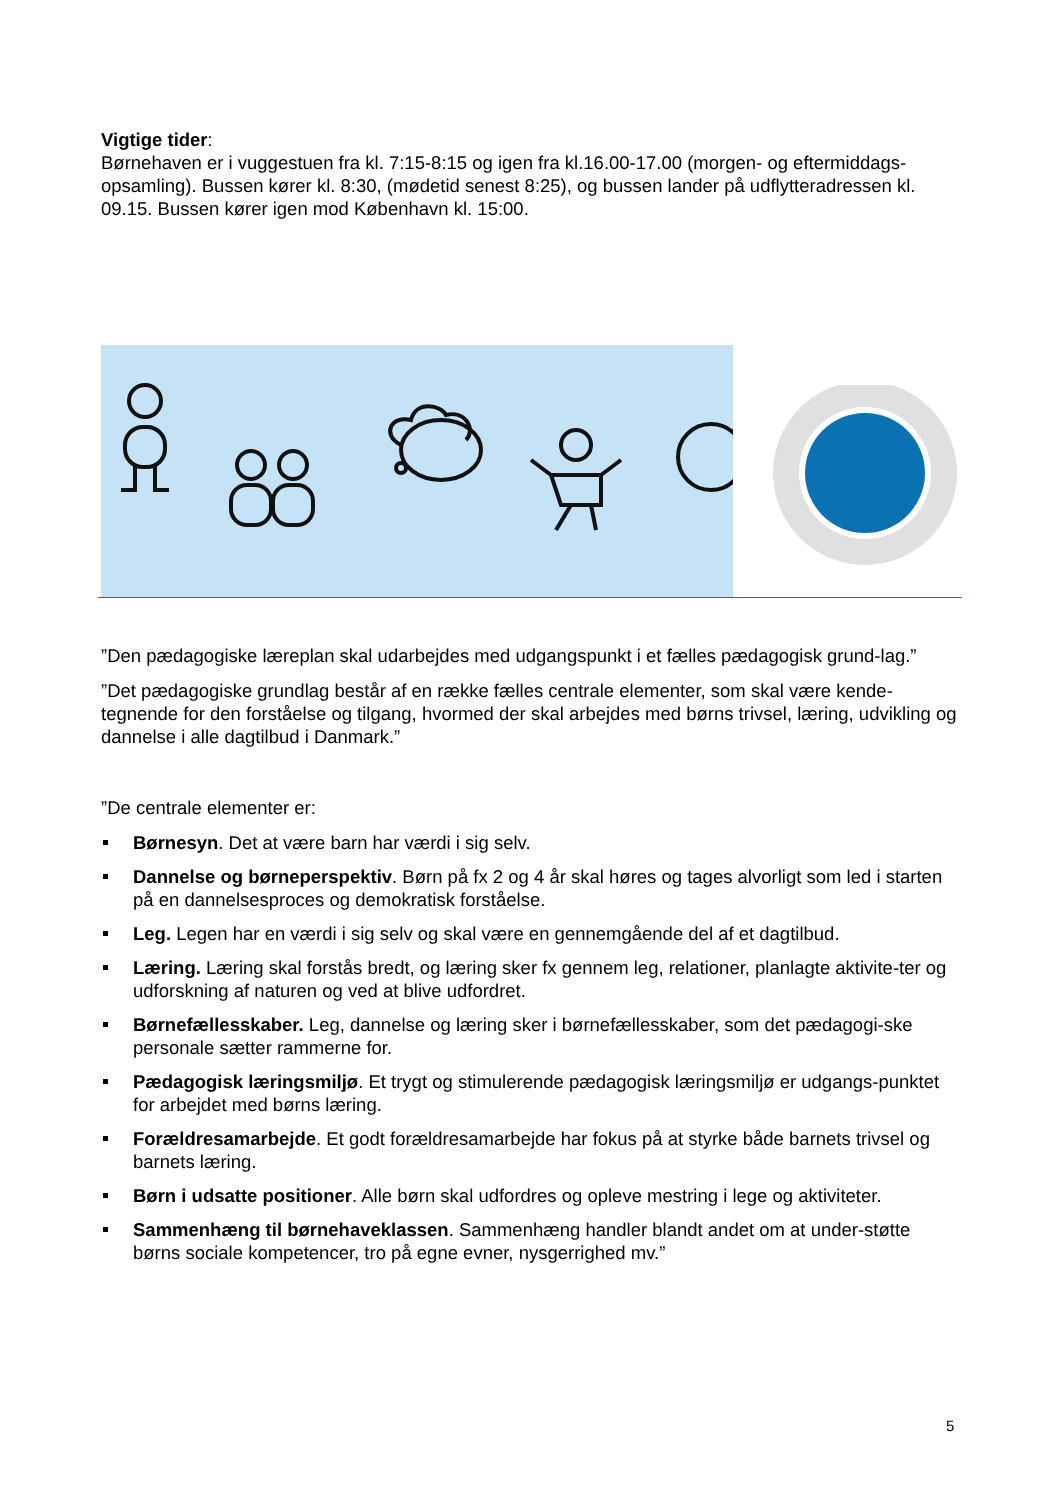Vigtige tider:
Børnehaven er i vuggestuen fra kl. 7:15-8:15 og igen fra kl.16.00-17.00 (morgen- og eftermiddags-opsamling). Bussen kører kl. 8:30, (mødetid senest 8:25), og bussen lander på udflytteradressen kl. 09.15. Bussen kører igen mod København kl. 15:00.
”Den pædagogiske læreplan skal udarbejdes med udgangspunkt i et fælles pædagogisk grund-lag.”
”Det pædagogiske grundlag består af en række fælles centrale elementer, som skal være kende-tegnende for den forståelse og tilgang, hvormed der skal arbejdes med børns trivsel, læring, udvikling og dannelse i alle dagtilbud i Danmark.”
”De centrale elementer er:
Børnesyn. Det at være barn har værdi i sig selv.
Dannelse og børneperspektiv. Børn på fx 2 og 4 år skal høres og tages alvorligt som led i starten på en dannelsesproces og demokratisk forståelse.
Leg. Legen har en værdi i sig selv og skal være en gennemgående del af et dagtilbud.
Læring. Læring skal forstås bredt, og læring sker fx gennem leg, relationer, planlagte aktivite-ter og udforskning af naturen og ved at blive udfordret.
Børnefællesskaber. Leg, dannelse og læring sker i børnefællesskaber, som det pædagogi-ske personale sætter rammerne for.
Pædagogisk læringsmiljø. Et trygt og stimulerende pædagogisk læringsmiljø er udgangs-punktet for arbejdet med børns læring.
Forældresamarbejde. Et godt forældresamarbejde har fokus på at styrke både barnets trivsel og barnets læring.
Børn i udsatte positioner. Alle børn skal udfordres og opleve mestring i lege og aktiviteter.
Sammenhæng til børnehaveklassen. Sammenhæng handler blandt andet om at under-støtte børns sociale kompetencer, tro på egne evner, nysgerrighed mv.”
5